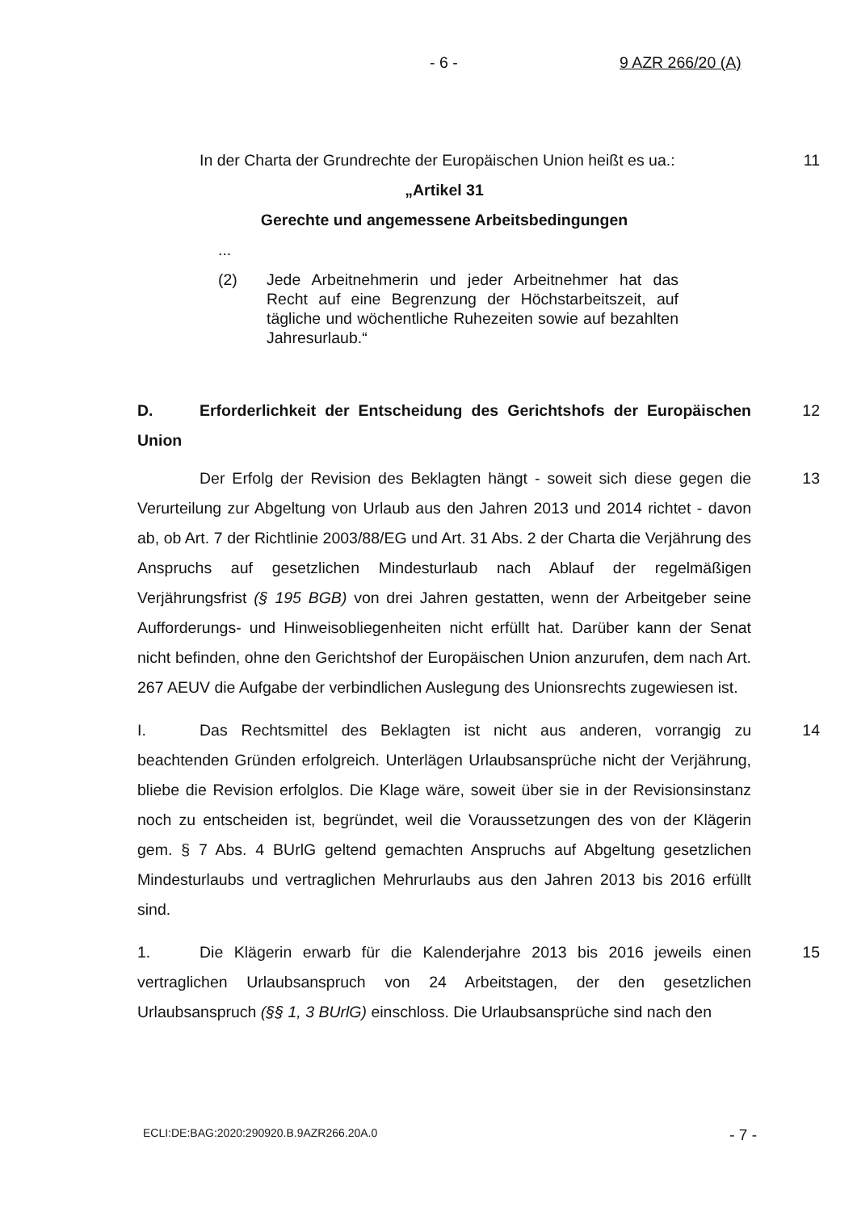- 6 - 9 AZR 266/20 (A)
In der Charta der Grundrechte der Europäischen Union heißt es ua.:
„Artikel 31
Gerechte und angemessene Arbeitsbedingungen
...
(2) Jede Arbeitnehmerin und jeder Arbeitnehmer hat das Recht auf eine Begrenzung der Höchstarbeitszeit, auf tägliche und wöchentliche Ruhezeiten sowie auf bezahlten Jahresurlaub.“
11
D. Erforderlichkeit der Entscheidung des Gerichtshofs der Europäischen Union
12
Der Erfolg der Revision des Beklagten hängt - soweit sich diese gegen die Verurteilung zur Abgeltung von Urlaub aus den Jahren 2013 und 2014 richtet - davon ab, ob Art. 7 der Richtlinie 2003/88/EG und Art. 31 Abs. 2 der Charta die Verjährung des Anspruchs auf gesetzlichen Mindesturlaub nach Ablauf der regelmäßigen Verjährungsfrist (§ 195 BGB) von drei Jahren gestatten, wenn der Arbeitgeber seine Aufforderungs- und Hinweisobliegenheiten nicht erfüllt hat. Darüber kann der Senat nicht befinden, ohne den Gerichtshof der Europäischen Union anzurufen, dem nach Art. 267 AEUV die Aufgabe der verbindlichen Auslegung des Unionsrechts zugewiesen ist.
13
I. Das Rechtsmittel des Beklagten ist nicht aus anderen, vorrangig zu beachtenden Gründen erfolgreich. Unterlägen Urlaubsansprüche nicht der Verjährung, bliebe die Revision erfolglos. Die Klage wäre, soweit über sie in der Revisionsinstanz noch zu entscheiden ist, begründet, weil die Voraussetzungen des von der Klägerin gem. § 7 Abs. 4 BUrlG geltend gemachten Anspruchs auf Abgeltung gesetzlichen Mindesturlaubs und vertraglichen Mehrurlaubs aus den Jahren 2013 bis 2016 erfüllt sind.
14
1. Die Klägerin erwarb für die Kalenderjahre 2013 bis 2016 jeweils einen vertraglichen Urlaubsanspruch von 24 Arbeitstagen, der den gesetzlichen Urlaubsanspruch (§§ 1, 3 BUrlG) einschloss. Die Urlaubsansprüche sind nach den
15
ECLI:DE:BAG:2020:290920.B.9AZR266.20A.0 - 7 -